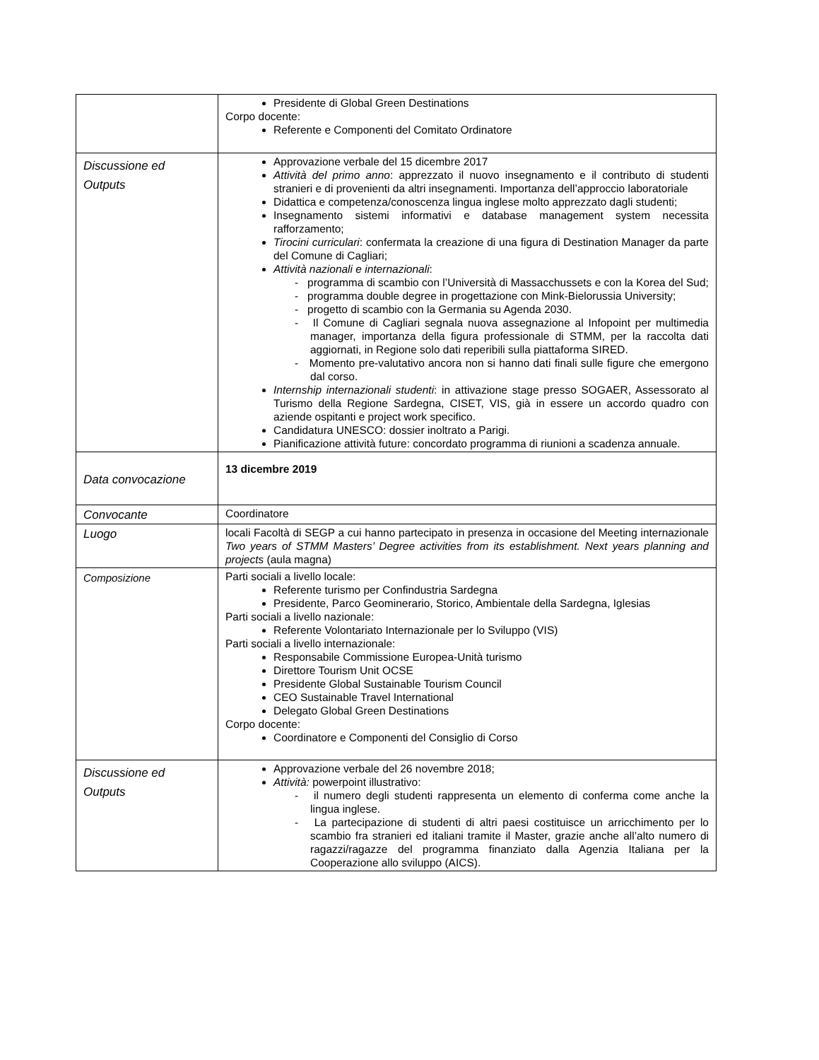| | Presidente di Global Green Destinations Corpo docente: Referente e Componenti del Comitato Ordinatore |
| Discussione ed Outputs | Approvazione verbale del 15 dicembre 2017 Attività del primo anno : apprezzato il nuovo insegnamento e il contributo di studenti stranieri e di provenienti da altri insegnamenti. Importanza dell’approccio laboratoriale Didattica e competenza/conoscenza lingua inglese molto apprezzato dagli studenti; Insegnamento sistemi informativi e database management system necessita rafforzamento; Tirocini curriculari : confermata la creazione di una figura di Destination Manager da parte del Comune di Cagliari; Attività nazionali e internazionali : - programma di scambio con l’Università di Massacchussets e con la Korea del Sud; - programma double degree in progettazione con Mink-Bielorussia University; - progetto di scambio con la Germania su Agenda 2030. - Il Comune di Cagliari segnala nuova assegnazione al Infopoint per multimedia manager, importanza della figura professionale di STMM, per la raccolta dati aggiornati, in Regione solo dati reperibili sulla piattaforma SIRED. - Momento pre-valutativo ancora non si hanno dati finali sulle figure che emergono dal corso. Internship internazionali studenti : in attivazione stage presso SOGAER, Assessorato al Turismo della Regione Sardegna, CISET, VIS, già in essere un accordo quadro con aziende ospitanti e project work specifico. Candidatura UNESCO: dossier inoltrato a Parigi. Pianificazione attività future: concordato programma di riunioni a scadenza annuale. |
| Data convocazione | 13 dicembre 2019 |
| Convocante | Coordinatore |
| Luogo | locali Facoltà di SEGP a cui hanno partecipato in presenza in occasione del Meeting internazionale Two years of STMM Masters’ Degree activities from its establishment. Next years planning and projects (aula magna) |
| Composizione | Parti sociali a livello locale: Referente turismo per Confindustria Sardegna Presidente, Parco Geominerario, Storico, Ambientale della Sardegna, Iglesias Parti sociali a livello nazionale: Referente Volontariato Internazionale per lo Sviluppo (VIS) Parti sociali a livello internazionale: Responsabile Commissione Europea-Unità turismo Direttore Tourism Unit OCSE Presidente Global Sustainable Tourism Council CEO Sustainable Travel International Delegato Global Green Destinations Corpo docente: Coordinatore e Componenti del Consiglio di Corso |
| Discussione ed Outputs | Approvazione verbale del 26 novembre 2018; Attività: powerpoint illustrativo: - il numero degli studenti rappresenta un elemento di conferma come anche la lingua inglese. - La partecipazione di studenti di altri paesi costituisce un arricchimento per lo scambio fra stranieri ed italiani tramite il Master, grazie anche all’alto numero di ragazzi/ragazze del programma finanziato dalla Agenzia Italiana per la Cooperazione allo sviluppo (AICS). |